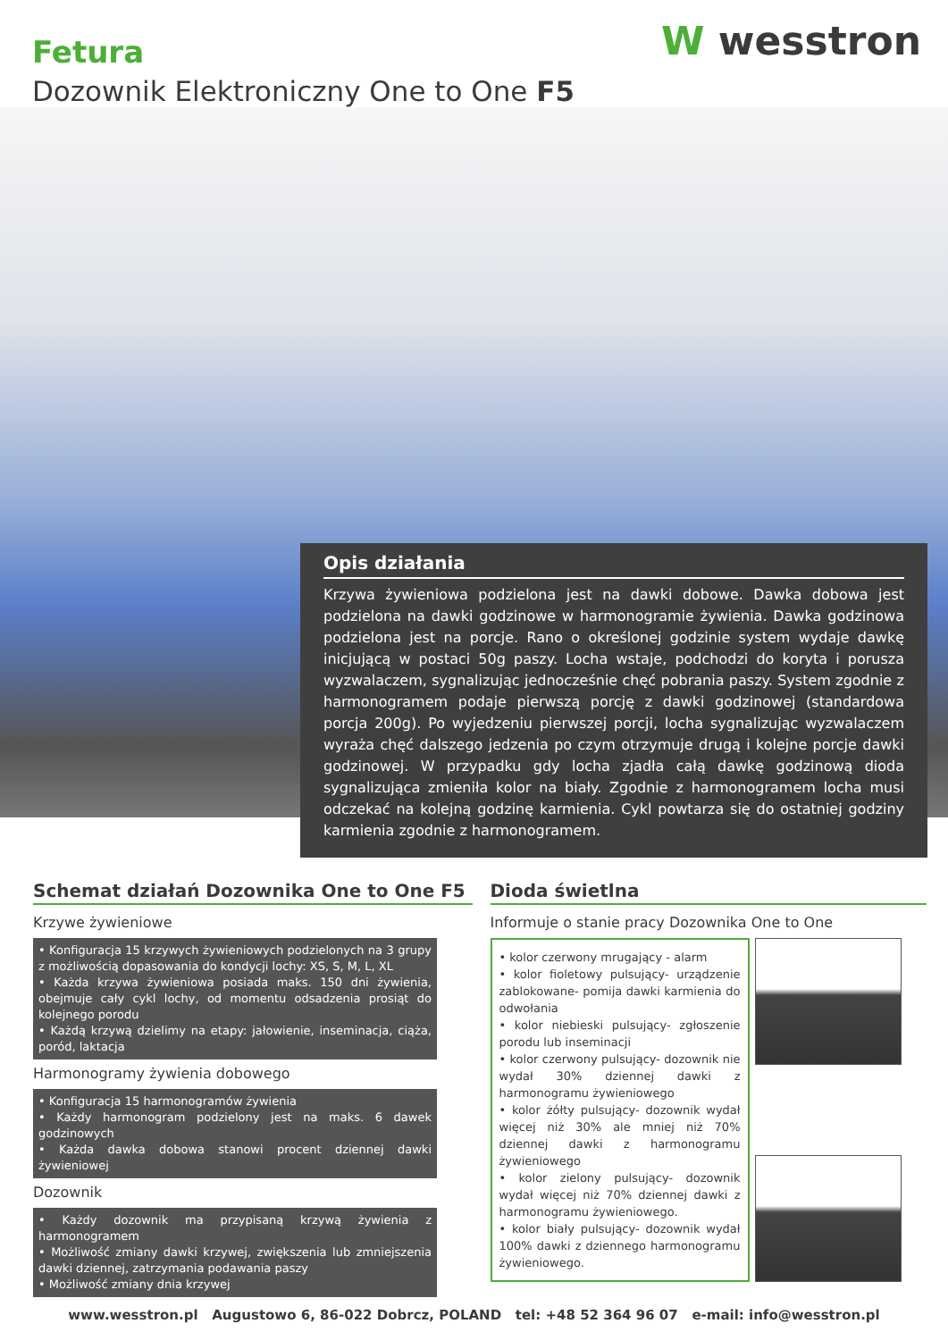Fetura
Dozownik Elektroniczny One to One F5
W wesstron
Opis działania
Krzywa żywieniowa podzielona jest na dawki dobowe. Dawka dobowa jest podzielona na dawki godzinowe w harmonogramie żywienia. Dawka godzinowa podzielona jest na porcje. Rano o określonej godzinie system wydaje dawkę inicjującą w postaci 50g paszy. Locha wstaje, podchodzi do koryta i porusza wyzwalaczem, sygnalizując jednocześnie chęć pobrania paszy. System zgodnie z harmonogramem podaje pierwszą porcję z dawki godzinowej (standardowa porcja 200g). Po wyjedzeniu pierwszej porcji, locha sygnalizując wyzwalaczem wyraża chęć dalszego jedzenia po czym otrzymuje drugą i kolejne porcje dawki godzinowej. W przypadku gdy locha zjadła całą dawkę godzinową dioda sygnalizująca zmieniła kolor na biały. Zgodnie z harmonogramem locha musi odczekać na kolejną godzinę karmienia. Cykl powtarza się do ostatniej godziny karmienia zgodnie z harmonogramem.
Schemat działań Dozownika One to One F5
Krzywe żywieniowe
• Konfiguracja 15 krzywych żywieniowych podzielonych na 3 grupy z możliwością dopasowania do kondycji lochy: XS, S, M, L, XL
• Każda krzywa żywieniowa posiada maks. 150 dni żywienia, obejmuje cały cykl lochy, od momentu odsadzenia prosiąt do kolejnego porodu
• Każdą krzywą dzielimy na etapy: jałowienie, inseminacja, ciąża, poród, laktacja
Harmonogramy żywienia dobowego
• Konfiguracja 15 harmonogramów żywienia
• Każdy harmonogram podzielony jest na maks. 6 dawek godzinowych
• Każda dawka dobowa stanowi procent dziennej dawki żywieniowej
Dozownik
• Każdy dozownik ma przypisaną krzywą żywienia z harmonogramem
• Możliwość zmiany dawki krzywej, zwiększenia lub zmniejszenia dawki dziennej, zatrzymania podawania paszy
• Możliwość zmiany dnia krzywej
Dioda świetlna
Informuje o stanie pracy Dozownika One to One
• kolor czerwony mrugający - alarm
• kolor fioletowy pulsujący- urządzenie zablokowane- pomija dawki karmienia do odwołania
• kolor niebieski pulsujący- zgłoszenie porodu lub inseminacji
• kolor czerwony pulsujący- dozownik nie wydał 30% dziennej dawki z harmonogramu żywieniowego
• kolor żółty pulsujący- dozownik wydał więcej niż 30% ale mniej niż 70% dziennej dawki z harmonogramu żywieniowego
• kolor zielony pulsujący- dozownik wydał więcej niż 70% dziennej dawki z harmonogramu żywieniowego.
• kolor biały pulsujący- dozownik wydał 100% dawki z dziennego harmonogramu żywieniowego.
www.wesstron.pl Augustowo 6, 86-022 Dobrcz, POLAND tel: +48 52 364 96 07 e-mail: info@wesstron.pl